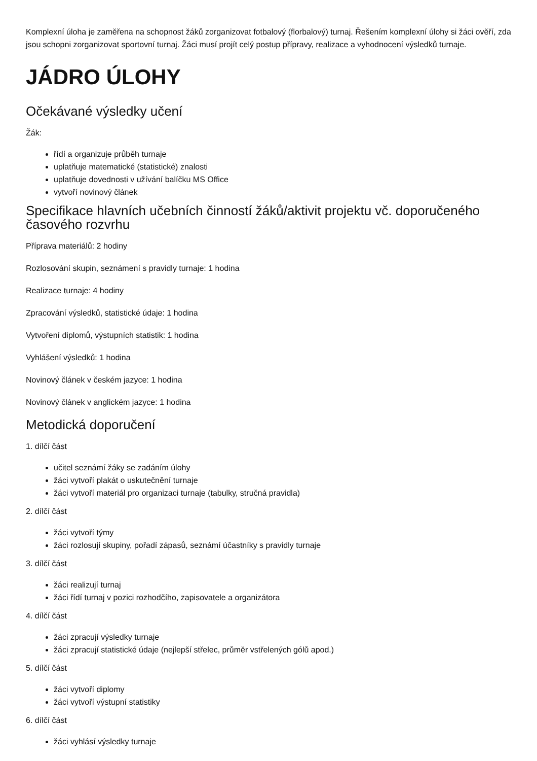Komplexní úloha je zaměřena na schopnost žáků zorganizovat fotbalový (florbalový) turnaj. Řešením komplexní úlohy si žáci ověří, zda jsou schopni zorganizovat sportovní turnaj. Žáci musí projít celý postup přípravy, realizace a vyhodnocení výsledků turnaje.
JÁDRO ÚLOHY
Očekávané výsledky učení
Žák:
řídí a organizuje průběh turnaje
uplatňuje matematické (statistické) znalosti
uplatňuje dovednosti v užívání balíčku MS Office
vytvoří novinový článek
Specifikace hlavních učebních činností žáků/aktivit projektu vč. doporučeného časového rozvrhu
Příprava materiálů: 2 hodiny
Rozlosování skupin, seznámení s pravidly turnaje: 1 hodina
Realizace turnaje: 4 hodiny
Zpracování výsledků, statistické údaje: 1 hodina
Vytvoření diplomů, výstupních statistik: 1 hodina
Vyhlášení výsledků: 1 hodina
Novinový článek v českém jazyce: 1 hodina
Novinový článek v anglickém jazyce: 1 hodina
Metodická doporučení
1. dílčí část
učitel seznámí žáky se zadáním úlohy
žáci vytvoří plakát o uskutečnění turnaje
žáci vytvoří materiál pro organizaci turnaje (tabulky, stručná pravidla)
2. dílčí část
žáci vytvoří týmy
žáci rozlosují skupiny, pořadí zápasů, seznámí účastníky s pravidly turnaje
3. dílčí část
žáci realizují turnaj
žáci řídí turnaj v pozici rozhodčího, zapisovatele a organizátora
4. dílčí část
žáci zpracují výsledky turnaje
žáci zpracují statistické údaje (nejlepší střelec, průměr vstřelených gólů apod.)
5. dílčí část
žáci vytvoří diplomy
žáci vytvoří výstupní statistiky
6. dílčí část
žáci vyhlásí výsledky turnaje